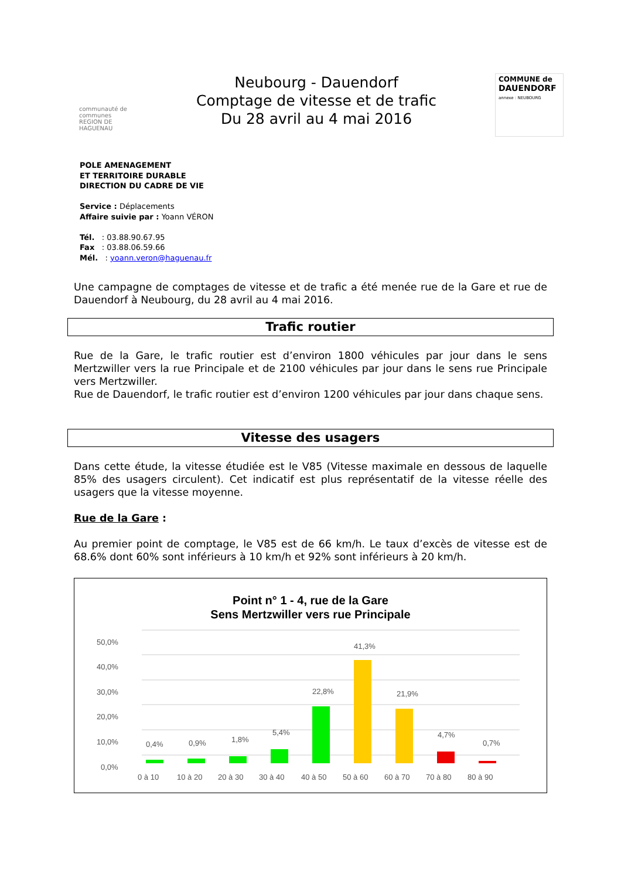communauté de communes
REGION DE HAGUENAU
Neubourg - Dauendorf
Comptage de vitesse et de trafic
Du 28 avril au 4 mai 2016
COMMUNE de
DAUENDORF
annexe : NEUBOURG
POLE AMENAGEMENT
ET TERRITOIRE DURABLE
DIRECTION DU CADRE DE VIE
Service : Déplacements
Affaire suivie par : Yoann VÉRON
Tél. : 03.88.90.67.95
Fax : 03.88.06.59.66
Mél. : yoann.veron@haguenau.fr
Une campagne de comptages de vitesse et de trafic a été menée rue de la Gare et rue de Dauendorf à Neubourg, du 28 avril au 4 mai 2016.
Trafic routier
Rue de la Gare, le trafic routier est d’environ 1800 véhicules par jour dans le sens Mertzwiller vers la rue Principale et de 2100 véhicules par jour dans le sens rue Principale vers Mertzwiller.
Rue de Dauendorf, le trafic routier est d’environ 1200 véhicules par jour dans chaque sens.
Vitesse des usagers
Dans cette étude, la vitesse étudiée est le V85 (Vitesse maximale en dessous de laquelle 85% des usagers circulent). Cet indicatif est plus représentatif de la vitesse réelle des usagers que la vitesse moyenne.
Rue de la Gare :
Au premier point de comptage, le V85 est de 66 km/h. Le taux d’excès de vitesse est de 68.6% dont 60% sont inférieurs à 10 km/h et 92% sont inférieurs à 20 km/h.
Point n° 1 - 4, rue de la Gare
Sens Mertzwiller vers rue Principale
50,0%
40,0%
30,0%
20,0%
10,0%
0,0%
0,4%
0 à 10
0,9%
10 à 20
1,8%
20 à 30
5,4%
30 à 40
22,8%
40 à 50
41,3%
50 à 60
21,9%
60 à 70
4,7%
70 à 80
0,7%
80 à 90